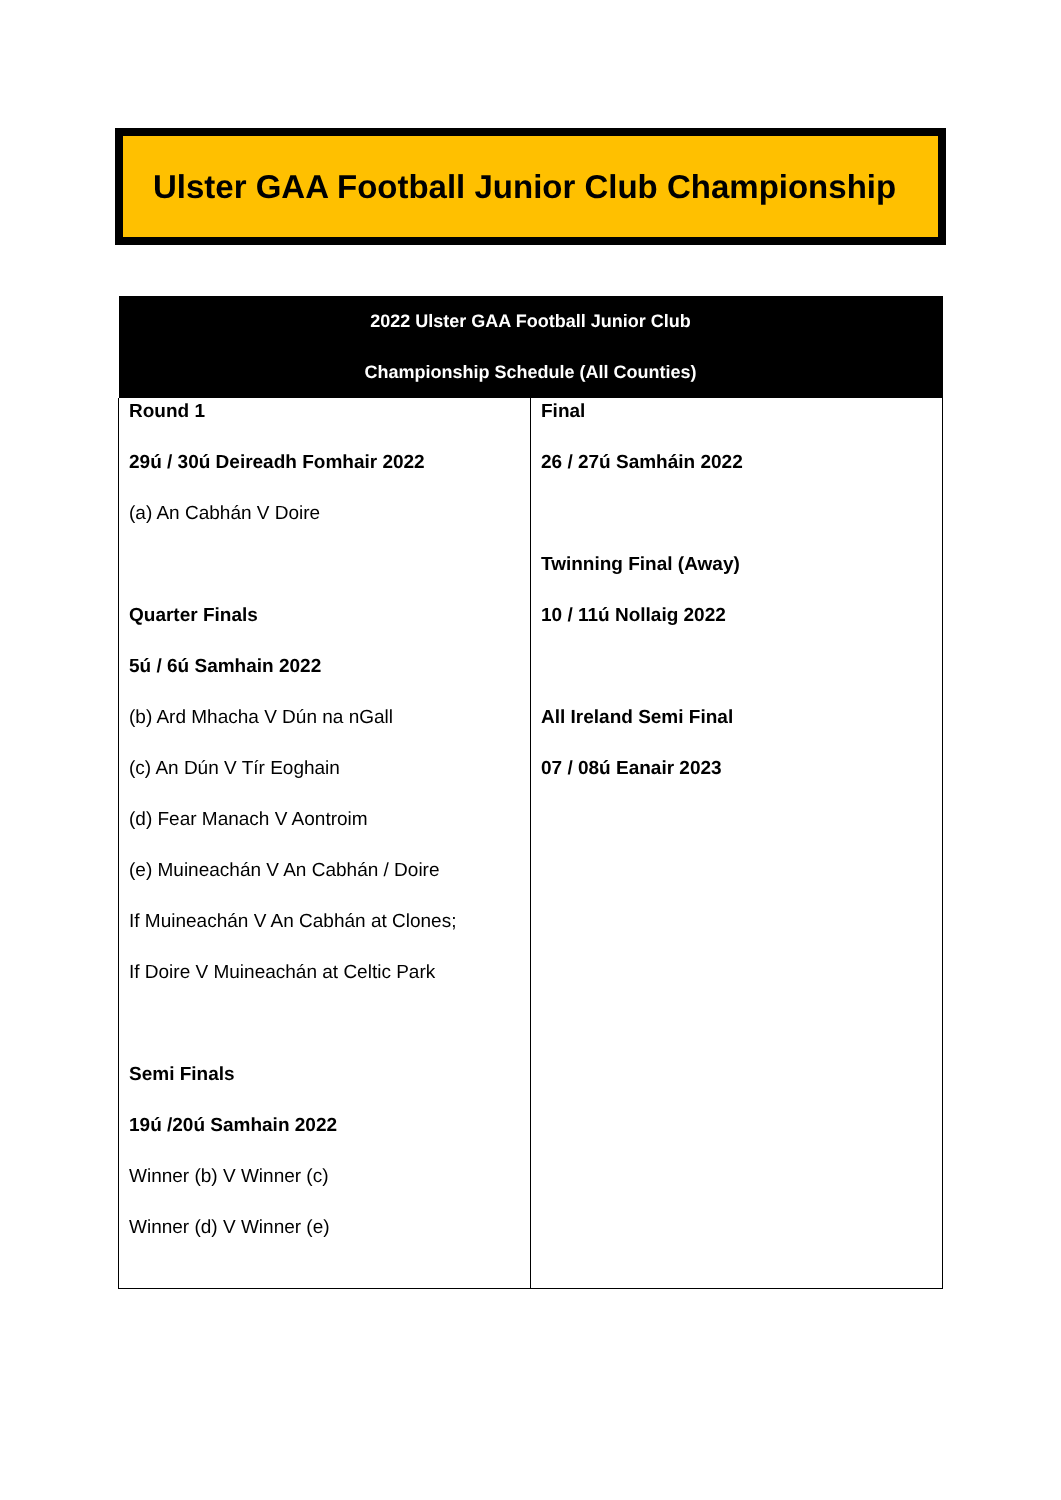Ulster GAA Football Junior Club Championship
| 2022 Ulster GAA Football Junior Club Championship Schedule (All Counties) | |
| --- | --- |
| Round 1 29ú / 30ú Deireadh Fomhair 2022 (a) An Cabhán V Doire Quarter Finals 5ú / 6ú Samhain 2022 (b) Ard Mhacha V Dún na nGall (c) An Dún V Tír Eoghain (d) Fear Manach V Aontroim (e) Muineachán V An Cabhán / Doire If Muineachán V An Cabhán at Clones; If Doire V Muineachán at Celtic Park Semi Finals 19ú /20ú Samhain 2022 Winner (b) V Winner (c) Winner (d) V Winner (e) | Final 26 / 27ú Samháin 2022 Twinning Final (Away) 10 / 11ú Nollaig 2022 All Ireland Semi Final 07 / 08ú Eanair 2023 |